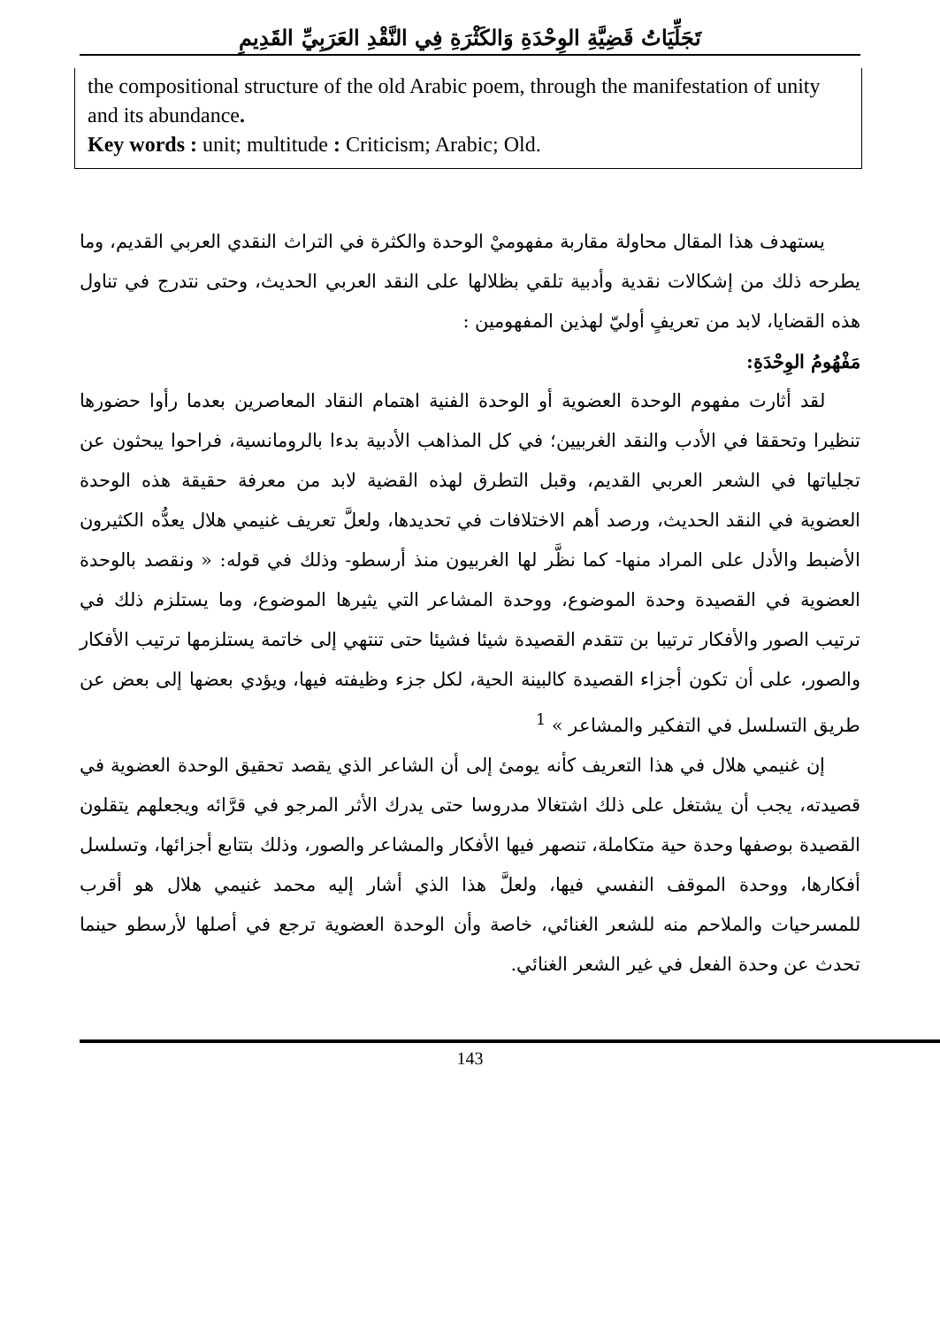تَجَلِّيَاتُ قَضِيَّةِ الوِحْدَةِ وَالكَثْرَةِ فِي النَّقْدِ العَرَبِيِّ القَدِيمِ
the compositional structure of the old Arabic poem, through the manifestation of unity and its abundance.
Key words : unit; multitude : Criticism; Arabic; Old.
يستهدف هذا المقال محاولة مقاربة مفهوميْ الوحدة والكثرة في التراث النقدي العربي القديم، وما يطرحه ذلك من إشكالات نقدية وأدبية تلقي بظلالها على النقد العربي الحديث، وحتى نتدرج في تناول هذه القضايا، لابد من تعريفٍ أوليّ لهذين المفهومين :
مَفْهُومُ الوِحْدَةِ:
لقد أثارت مفهوم الوحدة العضوية أو الوحدة الفنية اهتمام النقاد المعاصرين بعدما رأوا حضورها تنظيرا وتحققا في الأدب والنقد الغربيين؛ في كل المذاهب الأدبية بدءا بالرومانسية، فراحوا يبحثون عن تجلياتها في الشعر العربي القديم، وقبل التطرق لهذه القضية لابد من معرفة حقيقة هذه الوحدة العضوية في النقد الحديث، ورصد أهم الاختلافات في تحديدها، ولعلَّ تعريف غنيمي هلال يعدُّه الكثيرون الأضبط والأدل على المراد منها- كما نظَّر لها الغربيون منذ أرسطو- وذلك في قوله: « ونقصد بالوحدة العضوية في القصيدة وحدة الموضوع، ووحدة المشاعر التي يثيرها الموضوع، وما يستلزم ذلك في ترتيب الصور والأفكار ترتيبا بن تتقدم القصيدة شيئا فشيئا حتى تنتهي إلى خاتمة يستلزمها ترتيب الأفكار والصور، على أن تكون أجزاء القصيدة كالبينة الحية، لكل جزء وظيفته فيها، ويؤدي بعضها إلى بعض عن طريق التسلسل في التفكير والمشاعر » <sup>1</sup>
إن غنيمي هلال في هذا التعريف كأنه يومئ إلى أن الشاعر الذي يقصد تحقيق الوحدة العضوية في قصيدته، يجب أن يشتغل على ذلك اشتغالا مدروسا حتى يدرك الأثر المرجو في قرَّائه ويجعلهم يتقلون القصيدة بوصفها وحدة حية متكاملة، تنصهر فيها الأفكار والمشاعر والصور، وذلك بتتابع أجزائها، وتسلسل أفكارها، ووحدة الموقف النفسي فيها، ولعلَّ هذا الذي أشار إليه محمد غنيمي هلال هو أقرب للمسرحيات والملاحم منه للشعر الغنائي، خاصة وأن الوحدة العضوية ترجع في أصلها لأرسطو حينما تحدث عن وحدة الفعل في غير الشعر الغنائي.
143